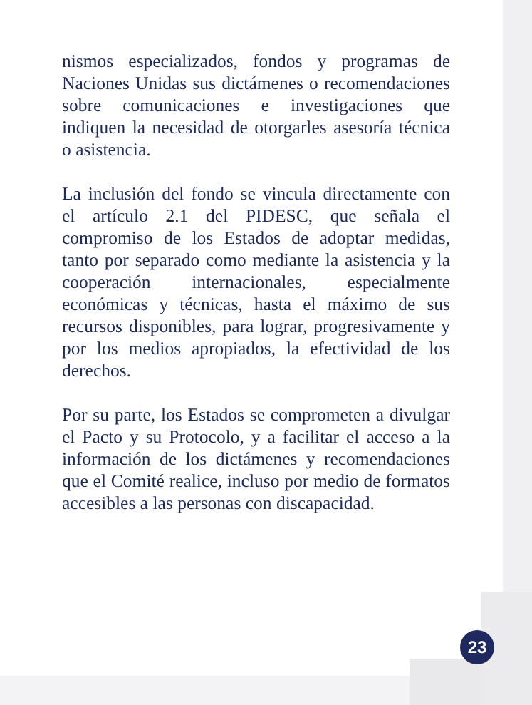nismos especializados, fondos y programas de Naciones Unidas sus dictámenes o recomendaciones sobre comunicaciones e investigaciones que indiquen la necesidad de otorgarles asesoría técnica o asistencia.
La inclusión del fondo se vincula directamente con el artículo 2.1 del PIDESC, que señala el compromiso de los Estados de adoptar medidas, tanto por separado como mediante la asistencia y la cooperación internacionales, especialmente económicas y técnicas, hasta el máximo de sus recursos disponibles, para lograr, progresivamente y por los medios apropiados, la efectividad de los derechos.
Por su parte, los Estados se comprometen a divulgar el Pacto y su Protocolo, y a facilitar el acceso a la información de los dictámenes y recomendaciones que el Comité realice, incluso por medio de formatos accesibles a las personas con discapacidad.
23